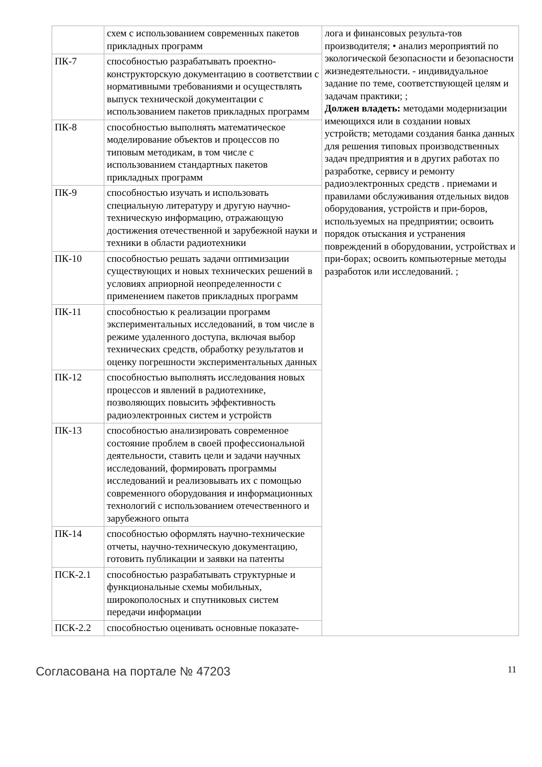| | схем с использованием современных пакетов прикладных программ | лога и финансовых результа-тов производителя; • анализ мероприятий по экологической безопасности и безопасности жизнедеятельности. - индивидуальное задание по теме, соответствующей целям и задачам практики; ; Должен владеть: методами модернизации имеющихся или в создании новых устройств; методами создания банка данных для решения типовых производственных задач предприятия и в других работах по разработке, сервису и ремонту радиоэлектронных средств . приемами и правилами обслуживания отдельных видов оборудования, устройств и при-боров, используемых на предприятии; освоить порядок отыскания и устранения повреждений в оборудовании, устройствах и при-борах; освоить компьютерные методы разработок или исследований. ; |
| ПК-7 | способностью разрабатывать проектно-конструкторскую документацию в соответствии с нормативными требованиями и осуществлять выпуск технической документации с использованием пакетов прикладных программ | |
| ПК-8 | способностью выполнять математическое моделирование объектов и процессов по типовым методикам, в том числе с использованием стандартных пакетов прикладных программ | |
| ПК-9 | способностью изучать и использовать специальную литературу и другую научно-техническую информацию, отражающую достижения отечественной и зарубежной науки и техники в области радиотехники | |
| ПК-10 | способностью решать задачи оптимизации существующих и новых технических решений в условиях априорной неопределенности с применением пакетов прикладных программ | |
| ПК-11 | способностью к реализации программ экспериментальных исследований, в том числе в режиме удаленного доступа, включая выбор технических средств, обработку результатов и оценку погрешности экспериментальных данных | |
| ПК-12 | способностью выполнять исследования новых процессов и явлений в радиотехнике, позволяющих повысить эффективность радиоэлектронных систем и устройств | |
| ПК-13 | способностью анализировать современное состояние проблем в своей профессиональной деятельности, ставить цели и задачи научных исследований, формировать программы исследований и реализовывать их с помощью современного оборудования и информационных технологий с использованием отечественного и зарубежного опыта | |
| ПК-14 | способностью оформлять научно-технические отчеты, научно-техническую документацию, готовить публикации и заявки на патенты | |
| ПСК-2.1 | способностью разрабатывать структурные и функциональные схемы мобильных, широкополосных и спутниковых систем передачи информации | |
| ПСК-2.2 | способностью оценивать основные показате- | |
Согласована на портале № 47203 11